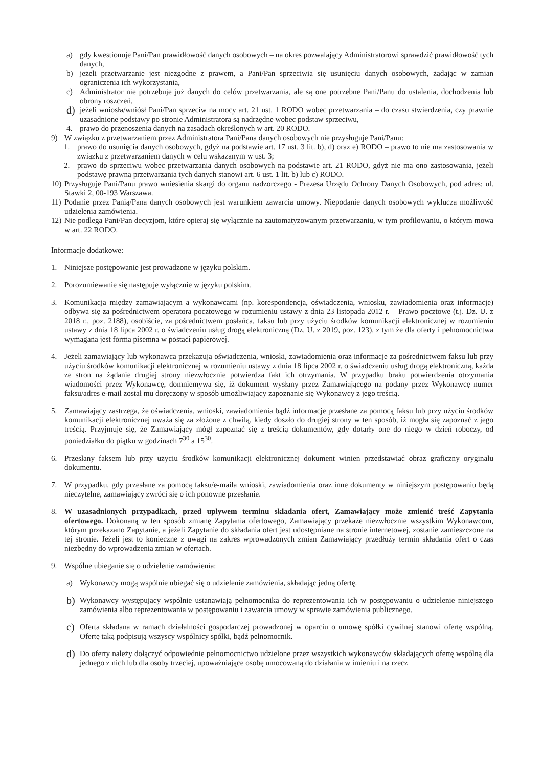a) gdy kwestionuje Pani/Pan prawidłowość danych osobowych – na okres pozwalający Administratorowi sprawdzić prawidłowość tych danych,
b) jeżeli przetwarzanie jest niezgodne z prawem, a Pani/Pan sprzeciwia się usunięciu danych osobowych, żądając w zamian ograniczenia ich wykorzystania,
c) Administrator nie potrzebuje już danych do celów przetwarzania, ale są one potrzebne Pani/Panu do ustalenia, dochodzenia lub obrony roszczeń,
d)
jeżeli wniosła/wniósł Pani/Pan sprzeciw na mocy art. 21 ust. 1 RODO wobec przetwarzania – do czasu stwierdzenia, czy prawnie uzasadnione podstawy po stronie Administratora są nadrzędne wobec podstaw sprzeciwu,
4. prawo do przenoszenia danych na zasadach określonych w art. 20 RODO.
9) W związku z przetwarzaniem przez Administratora Pani/Pana danych osobowych nie przysługuje Pani/Panu:
1. prawo do usunięcia danych osobowych, gdyż na podstawie art. 17 ust. 3 lit. b), d) oraz e) RODO – prawo to nie ma zastosowania w związku z przetwarzaniem danych w celu wskazanym w ust. 3;
2. prawo do sprzeciwu wobec przetwarzania danych osobowych na podstawie art. 21 RODO, gdyż nie ma ono zastosowania, jeżeli podstawę prawną przetwarzania tych danych stanowi art. 6 ust. 1 lit. b) lub c) RODO.
10) Przysługuje Pani/Panu prawo wniesienia skargi do organu nadzorczego - Prezesa Urzędu Ochrony Danych Osobowych, pod adres: ul. Stawki 2, 00-193 Warszawa.
11) Podanie przez Panią/Pana danych osobowych jest warunkiem zawarcia umowy. Niepodanie danych osobowych wyklucza możliwość udzielenia zamówienia.
12) Nie podlega Pani/Pan decyzjom, które opieraj się wyłącznie na zautomatyzowanym przetwarzaniu, w tym profilowaniu, o którym mowa w art. 22 RODO.
Informacje dodatkowe:
1. Niniejsze postępowanie jest prowadzone w języku polskim.
2. Porozumiewanie się następuje wyłącznie w języku polskim.
3. Komunikacja między zamawiającym a wykonawcami (np. korespondencja, oświadczenia, wniosku, zawiadomienia oraz informacje) odbywa się za pośrednictwem operatora pocztowego w rozumieniu ustawy z dnia 23 listopada 2012 r. – Prawo pocztowe (t.j. Dz. U. z 2018 r., poz. 2188), osobiście, za pośrednictwem posłańca, faksu lub przy użyciu środków komunikacji elektronicznej w rozumieniu ustawy z dnia 18 lipca 2002 r. o świadczeniu usług drogą elektroniczną (Dz. U. z 2019, poz. 123), z tym że dla oferty i pełnomocnictwa wymagana jest forma pisemna w postaci papierowej.
4. Jeżeli zamawiający lub wykonawca przekazują oświadczenia, wnioski, zawiadomienia oraz informacje za pośrednictwem faksu lub przy użyciu środków komunikacji elektronicznej w rozumieniu ustawy z dnia 18 lipca 2002 r. o świadczeniu usług drogą elektroniczną, każda ze stron na żądanie drugiej strony niezwłocznie potwierdza fakt ich otrzymania. W przypadku braku potwierdzenia otrzymania wiadomości przez Wykonawcę, domniemywa się, iż dokument wysłany przez Zamawiającego na podany przez Wykonawcę numer faksu/adres e-mail został mu doręczony w sposób umożliwiający zapoznanie się Wykonawcy z jego treścią.
5. Zamawiający zastrzega, że oświadczenia, wnioski, zawiadomienia bądź informacje przesłane za pomocą faksu lub przy użyciu środków komunikacji elektronicznej uważa się za złożone z chwilą, kiedy doszło do drugiej strony w ten sposób, iż mogła się zapoznać z jego treścią. Przyjmuje się, że Zamawiający mógł zapoznać się z treścią dokumentów, gdy dotarły one do niego w dzień roboczy, od poniedziałku do piątku w godzinach 7<sup>30</sup> a 15<sup>30</sup>.
6. Przesłany faksem lub przy użyciu środków komunikacji elektronicznej dokument winien przedstawiać obraz graficzny oryginału dokumentu.
7. W przypadku, gdy przesłane za pomocą faksu/e-maila wnioski, zawiadomienia oraz inne dokumenty w niniejszym postępowaniu będą nieczytelne, zamawiający zwróci się o ich ponowne przesłanie.
8. W uzasadnionych przypadkach, przed upływem terminu składania ofert, Zamawiający może zmienić treść Zapytania ofertowego. Dokonaną w ten sposób zmianę Zapytania ofertowego, Zamawiający przekaże niezwłocznie wszystkim Wykonawcom, którym przekazano Zapytanie, a jeżeli Zapytanie do składania ofert jest udostępniane na stronie internetowej, zostanie zamieszczone na tej stronie. Jeżeli jest to konieczne z uwagi na zakres wprowadzonych zmian Zamawiający przedłuży termin składania ofert o czas niezbędny do wprowadzenia zmian w ofertach.
9. Wspólne ubieganie się o udzielenie zamówienia:
a) Wykonawcy mogą wspólnie ubiegać się o udzielenie zamówienia, składając jedną ofertę.
b)
Wykonawcy występujący wspólnie ustanawiają pełnomocnika do reprezentowania ich w postępowaniu o udzielenie niniejszego zamówienia albo reprezentowania w postępowaniu i zawarcia umowy w sprawie zamówienia publicznego.
c)
Oferta składana w ramach działalności gospodarczej prowadzonej w oparciu o umowę spółki cywilnej stanowi ofertę wspólną. Ofertę taką podpisują wszyscy wspólnicy spółki, bądź pełnomocnik.
d)
Do oferty należy dołączyć odpowiednie pełnomocnictwo udzielone przez wszystkich wykonawców składających ofertę wspólną dla jednego z nich lub dla osoby trzeciej, upoważniające osobę umocowaną do działania w imieniu i na rzecz